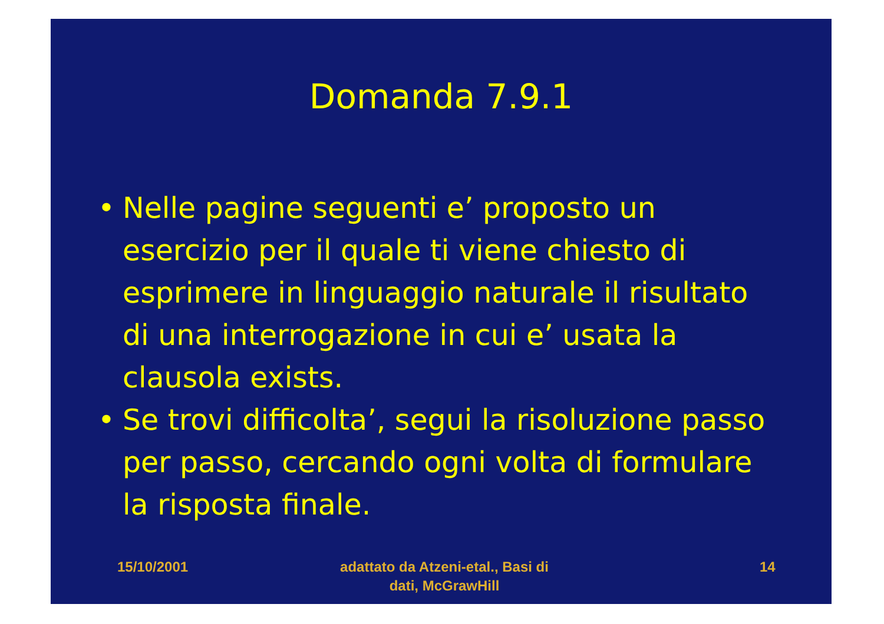Domanda 7.9.1
• Nelle pagine seguenti e’ proposto un esercizio per il quale ti viene chiesto di esprimere in linguaggio naturale il risultato di una interrogazione in cui e’ usata la clausola exists.
• Se trovi difficolta’, segui la risoluzione passo per passo, cercando ogni volta di formulare la risposta finale.
15/10/2001 adattato da Atzeni-etal., Basi di dati, McGrawHill
14